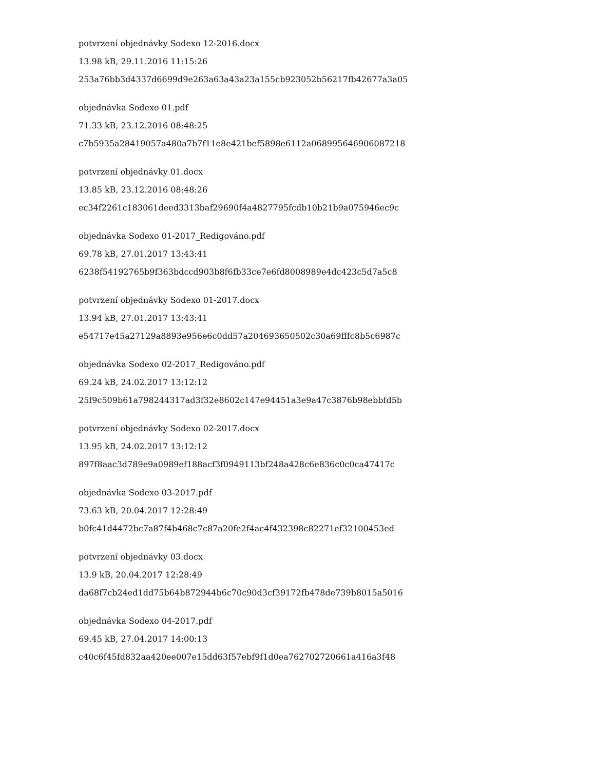potvrzení objednávky Sodexo 12-2016.docx
13.98 kB, 29.11.2016 11:15:26
253a76bb3d4337d6699d9e263a63a43a23a155cb923052b56217fb42677a3a05
objednávka Sodexo 01.pdf
71.33 kB, 23.12.2016 08:48:25
c7b5935a28419057a480a7b7f11e8e421bef5898e6112a068995646906087218
potvrzení objednávky 01.docx
13.85 kB, 23.12.2016 08:48:26
ec34f2261c183061deed3313baf29690f4a4827795fcdb10b21b9a075946ec9c
objednávka Sodexo 01-2017_Redigováno.pdf
69.78 kB, 27.01.2017 13:43:41
6238f54192765b9f363bdccd903b8f6fb33ce7e6fd8008989e4dc423c5d7a5c8
potvrzení objednávky Sodexo 01-2017.docx
13.94 kB, 27.01.2017 13:43:41
e54717e45a27129a8893e956e6c0dd57a204693650502c30a69fffc8b5c6987c
objednávka Sodexo 02-2017_Redigováno.pdf
69.24 kB, 24.02.2017 13:12:12
25f9c509b61a798244317ad3f32e8602c147e94451a3e9a47c3876b98ebbfd5b
potvrzení objednávky Sodexo 02-2017.docx
13.95 kB, 24.02.2017 13:12:12
897f8aac3d789e9a0989ef188acf3f0949113bf248a428c6e836c0c0ca47417c
objednávka Sodexo 03-2017.pdf
73.63 kB, 20.04.2017 12:28:49
b0fc41d4472bc7a87f4b468c7c87a20fe2f4ac4f432398c82271ef32100453ed
potvrzení objednávky 03.docx
13.9 kB, 20.04.2017 12:28:49
da68f7cb24ed1dd75b64b872944b6c70c90d3cf39172fb478de739b8015a5016
objednávka Sodexo 04-2017.pdf
69.45 kB, 27.04.2017 14:00:13
c40c6f45fd832aa420ee007e15dd63f57ebf9f1d0ea762702720661a416a3f48